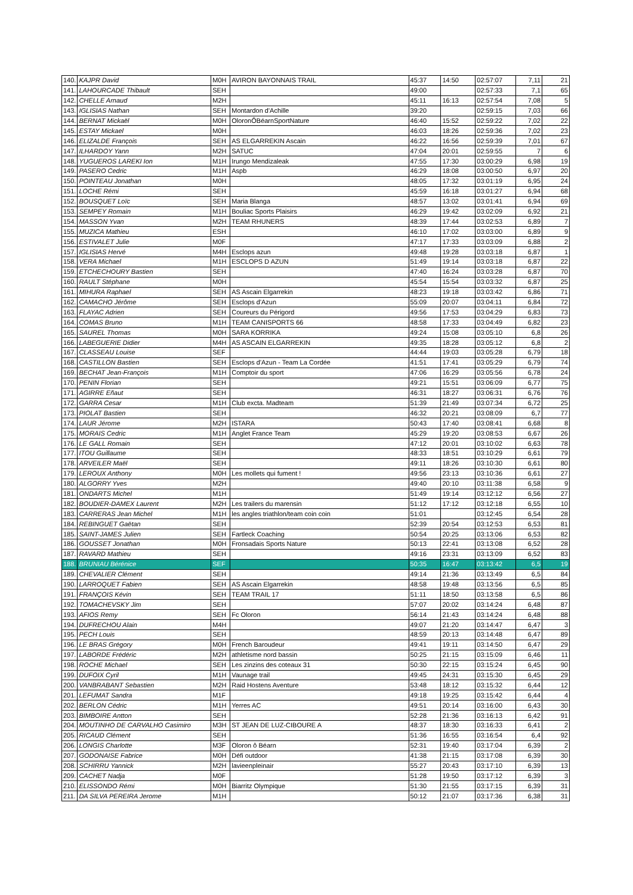| 140. | KAJPR David | M0H | AVIRON BAYONNAIS TRAIL | 45:37 | 14:50 | 02:57:07 | 7,11 | 21 |
| 141. | LAHOURCADE Thibault | SEH | | 49:00 | | 02:57:33 | 7,1 | 65 |
| 142. | CHELLE Arnaud | M2H | | 45:11 | 16:13 | 02:57:54 | 7,08 | 5 |
| 143. | IGLISIAS Nathan | SEH | Montardon d'Achille | 39:20 | | 02:59:15 | 7,03 | 66 |
| 144. | BERNAT Mickaël | M0H | OloronÔBéarnSportNature | 46:40 | 15:52 | 02:59:22 | 7,02 | 22 |
| 145. | ESTAY Mickael | M0H | | 46:03 | 18:26 | 02:59:36 | 7,02 | 23 |
| 146. | ELIZALDE François | SEH | AS ELGARREKIN Ascain | 46:22 | 16:56 | 02:59:39 | 7,01 | 67 |
| 147. | ILHARDOY Yann | M2H | SATUC | 47:04 | 20:01 | 02:59:55 | 7 | 6 |
| 148. | YUGUEROS LAREKI Ion | M1H | Irungo Mendizaleak | 47:55 | 17:30 | 03:00:29 | 6,98 | 19 |
| 149. | PASERO Cedric | M1H | Aspb | 46:29 | 18:08 | 03:00:50 | 6,97 | 20 |
| 150. | POINTEAU Jonathan | M0H | | 48:05 | 17:32 | 03:01:19 | 6,95 | 24 |
| 151. | LOCHE Rémi | SEH | | 45:59 | 16:18 | 03:01:27 | 6,94 | 68 |
| 152. | BOUSQUET Loïc | SEH | Maria Blanga | 48:57 | 13:02 | 03:01:41 | 6,94 | 69 |
| 153. | SEMPEY Romain | M1H | Bouliac Sports Plaisirs | 46:29 | 19:42 | 03:02:09 | 6,92 | 21 |
| 154. | MASSON Yvan | M2H | TEAM RHUNERS | 48:39 | 17:44 | 03:02:53 | 6,89 | 7 |
| 155. | MUZICA Mathieu | ESH | | 46:10 | 17:02 | 03:03:00 | 6,89 | 9 |
| 156. | ESTIVALET Julie | M0F | | 47:17 | 17:33 | 03:03:09 | 6,88 | 2 |
| 157. | IGLISIAS Hervé | M4H | Esclops azun | 49:48 | 19:28 | 03:03:18 | 6,87 | 1 |
| 158. | VERA Michael | M1H | ESCLOPS D AZUN | 51:49 | 19:14 | 03:03:18 | 6,87 | 22 |
| 159. | ETCHECHOURY Bastien | SEH | | 47:40 | 16:24 | 03:03:28 | 6,87 | 70 |
| 160. | RAULT Stéphane | M0H | | 45:54 | 15:54 | 03:03:32 | 6,87 | 25 |
| 161. | MIHURA Raphael | SEH | AS Ascain Elgarrekin | 48:23 | 19:18 | 03:03:42 | 6,86 | 71 |
| 162. | CAMACHO Jérôme | SEH | Esclops d'Azun | 55:09 | 20:07 | 03:04:11 | 6,84 | 72 |
| 163. | FLAYAC Adrien | SEH | Coureurs du Périgord | 49:56 | 17:53 | 03:04:29 | 6,83 | 73 |
| 164. | COMAS Bruno | M1H | TEAM CANISPORTS 66 | 48:58 | 17:33 | 03:04:49 | 6,82 | 23 |
| 165. | SAUREL Thomas | M0H | SARA KORRIKA | 49:24 | 15:08 | 03:05:10 | 6,8 | 26 |
| 166. | LABEGUERIE Didier | M4H | AS ASCAIN ELGARREKIN | 49:35 | 18:28 | 03:05:12 | 6,8 | 2 |
| 167. | CLASSEAU Louise | SEF | | 44:44 | 19:03 | 03:05:28 | 6,79 | 18 |
| 168. | CASTILLON Bastien | SEH | Esclops d'Azun - Team La Cordée | 41:51 | 17:41 | 03:05:29 | 6,79 | 74 |
| 169. | BECHAT Jean-François | M1H | Comptoir du sport | 47:06 | 16:29 | 03:05:56 | 6,78 | 24 |
| 170. | PENIN Florian | SEH | | 49:21 | 15:51 | 03:06:09 | 6,77 | 75 |
| 171. | AGIRRE Eñaut | SEH | | 46:31 | 18:27 | 03:06:31 | 6,76 | 76 |
| 172. | GARRA Cesar | M1H | Club excta. Madteam | 51:39 | 21:49 | 03:07:34 | 6,72 | 25 |
| 173. | PIOLAT Bastien | SEH | | 46:32 | 20:21 | 03:08:09 | 6,7 | 77 |
| 174. | LAUR Jérome | M2H | ISTARA | 50:43 | 17:40 | 03:08:41 | 6,68 | 8 |
| 175. | MORAIS Cedric | M1H | Anglet France Team | 45:29 | 19:20 | 03:08:53 | 6,67 | 26 |
| 176. | LE GALL Romain | SEH | | 47:12 | 20:01 | 03:10:02 | 6,63 | 78 |
| 177. | ITOU Guillaume | SEH | | 48:33 | 18:51 | 03:10:29 | 6,61 | 79 |
| 178. | ARVEILER Maël | SEH | | 49:11 | 18:26 | 03:10:30 | 6,61 | 80 |
| 179. | LEROUX Anthony | M0H | Les mollets qui fument ! | 49:56 | 23:13 | 03:10:36 | 6,61 | 27 |
| 180. | ALGORRY Yves | M2H | | 49:40 | 20:10 | 03:11:38 | 6,58 | 9 |
| 181. | ONDARTS Michel | M1H | | 51:49 | 19:14 | 03:12:12 | 6,56 | 27 |
| 182. | BOUDIER-DAMEX Laurent | M2H | Les trailers du marensin | 51:12 | 17:12 | 03:12:18 | 6,55 | 10 |
| 183. | CARRERAS Jean Michel | M1H | les angles triathlon/team coin coin | 51:01 | | 03:12:45 | 6,54 | 28 |
| 184. | REBINGUET Gaëtan | SEH | | 52:39 | 20:54 | 03:12:53 | 6,53 | 81 |
| 185. | SAINT-JAMES Julien | SEH | Fartleck Coaching | 50:54 | 20:25 | 03:13:06 | 6,53 | 82 |
| 186. | GOUSSET Jonathan | M0H | Fronsadais Sports Nature | 50:13 | 22:41 | 03:13:08 | 6,52 | 28 |
| 187. | RAVARD Mathieu | SEH | | 49:16 | 23:31 | 03:13:09 | 6,52 | 83 |
| 188. | BRUNIAU Bérénice | SEF | | 50:35 | 16:47 | 03:13:42 | 6,5 | 19 |
| 189. | CHEVALIER Clément | SEH | | 49:14 | 21:36 | 03:13:49 | 6,5 | 84 |
| 190. | LARROQUET Fabien | SEH | AS Ascain Elgarrekin | 48:58 | 19:48 | 03:13:56 | 6,5 | 85 |
| 191. | FRANÇOIS Kévin | SEH | TEAM TRAIL 17 | 51:11 | 18:50 | 03:13:58 | 6,5 | 86 |
| 192. | TOMACHEVSKY Jim | SEH | | 57:07 | 20:02 | 03:14:24 | 6,48 | 87 |
| 193. | AFIOS Remy | SEH | Fc Oloron | 56:14 | 21:43 | 03:14:24 | 6,48 | 88 |
| 194. | DUFRECHOU Alain | M4H | | 49:07 | 21:20 | 03:14:47 | 6,47 | 3 |
| 195. | PECH Louis | SEH | | 48:59 | 20:13 | 03:14:48 | 6,47 | 89 |
| 196. | LE BRAS Grégory | M0H | French Baroudeur | 49:41 | 19:11 | 03:14:50 | 6,47 | 29 |
| 197. | LABORDE Frédéric | M2H | athletisme nord bassin | 50:25 | 21:15 | 03:15:09 | 6,46 | 11 |
| 198. | ROCHE Michael | SEH | Les zinzins des coteaux 31 | 50:30 | 22:15 | 03:15:24 | 6,45 | 90 |
| 199. | DUFOIX Cyril | M1H | Vaunage trail | 49:45 | 24:31 | 03:15:30 | 6,45 | 29 |
| 200. | VANBRABANT Sebastien | M2H | Raid Hostens Aventure | 53:48 | 18:12 | 03:15:32 | 6,44 | 12 |
| 201. | LEFUMAT Sandra | M1F | | 49:18 | 19:25 | 03:15:42 | 6,44 | 4 |
| 202. | BERLON Cédric | M1H | Yerres AC | 49:51 | 20:14 | 03:16:00 | 6,43 | 30 |
| 203. | BIMBOIRE Antton | SEH | | 52:28 | 21:36 | 03:16:13 | 6,42 | 91 |
| 204. | MOUTINHO DE CARVALHO Casimiro | M3H | ST JEAN DE LUZ-CIBOURE A | 48:37 | 18:30 | 03:16:33 | 6,41 | 2 |
| 205. | RICAUD Clément | SEH | | 51:36 | 16:55 | 03:16:54 | 6,4 | 92 |
| 206. | LONGIS Charlotte | M3F | Oloron ô Béarn | 52:31 | 19:40 | 03:17:04 | 6,39 | 2 |
| 207. | GODONAISE Fabrice | M0H | Défi outdoor | 41:38 | 21:15 | 03:17:08 | 6,39 | 30 |
| 208. | SCHIRRU Yannick | M2H | lavieenpleinair | 55:27 | 20:43 | 03:17:10 | 6,39 | 13 |
| 209. | CACHET Nadja | M0F | | 51:28 | 19:50 | 03:17:12 | 6,39 | 3 |
| 210. | ELISSONDO Rémi | M0H | Biarritz Olympique | 51:30 | 21:55 | 03:17:15 | 6,39 | 31 |
| 211. | DA SILVA PEREIRA Jerome | M1H | | 50:12 | 21:07 | 03:17:36 | 6,38 | 31 |